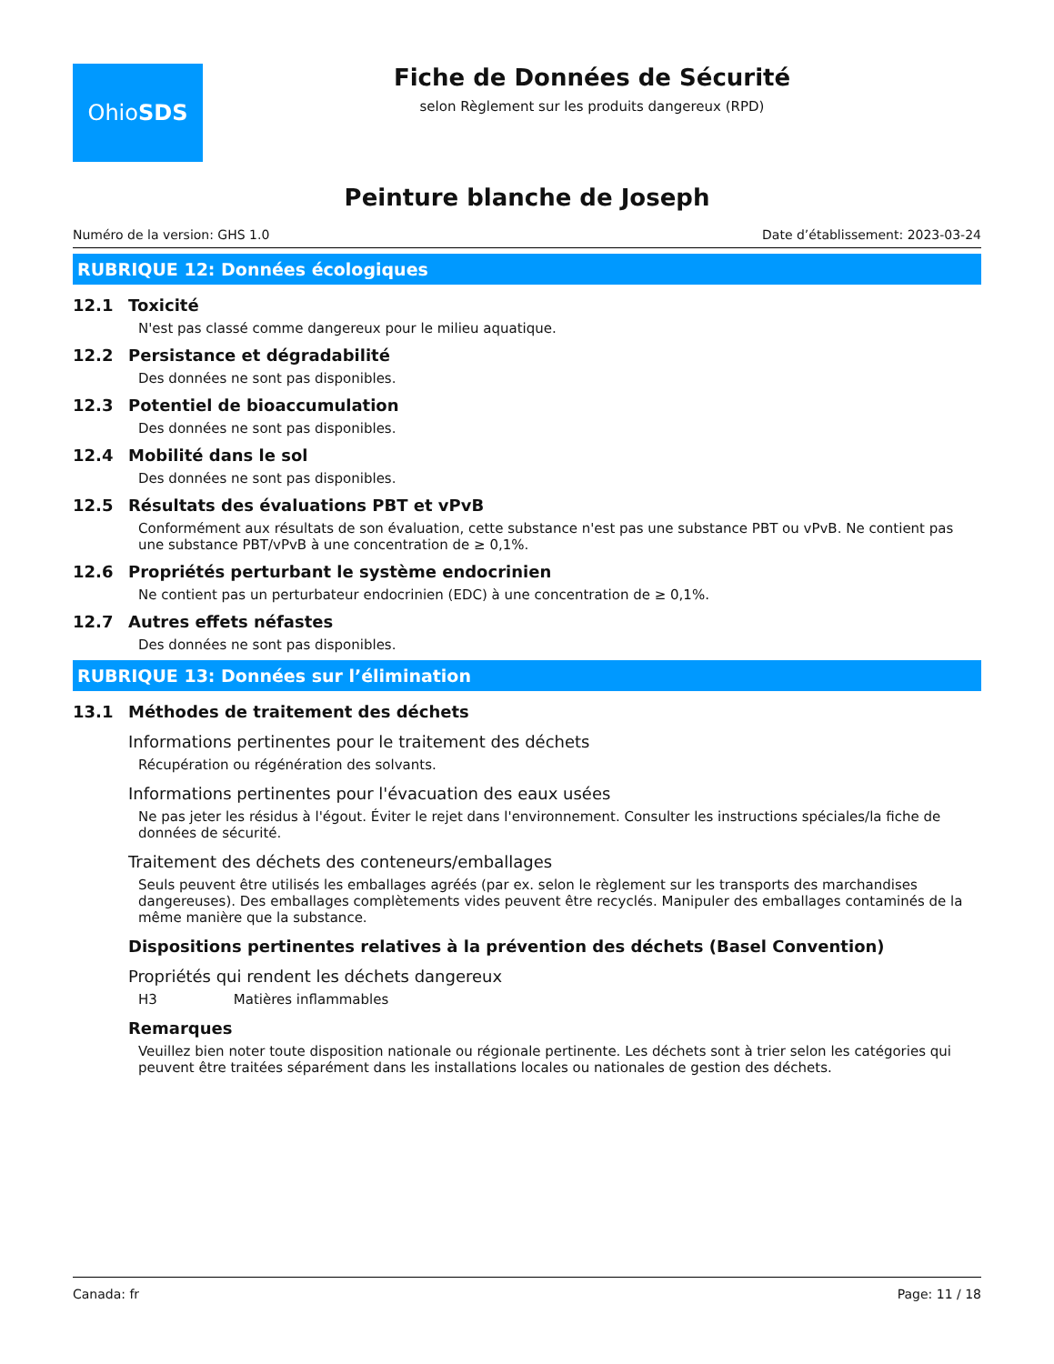Ohio SDS
Fiche de Données de Sécurité
selon Règlement sur les produits dangereux (RPD)
Peinture blanche de Joseph
Numéro de la version: GHS 1.0 Date d’établissement: 2023-03-24
RUBRIQUE 12: Données écologiques
12.1 Toxicité
N'est pas classé comme dangereux pour le milieu aquatique.
12.2 Persistance et dégradabilité
Des données ne sont pas disponibles.
12.3 Potentiel de bioaccumulation
Des données ne sont pas disponibles.
12.4 Mobilité dans le sol
Des données ne sont pas disponibles.
12.5 Résultats des évaluations PBT et vPvB
Conformément aux résultats de son évaluation, cette substance n'est pas une substance PBT ou vPvB. Ne contient pas une substance PBT/vPvB à une concentration de ≥ 0,1%.
12.6 Propriétés perturbant le système endocrinien
Ne contient pas un perturbateur endocrinien (EDC) à une concentration de ≥ 0,1%.
12.7 Autres effets néfastes
Des données ne sont pas disponibles.
RUBRIQUE 13: Données sur l’élimination
13.1 Méthodes de traitement des déchets
Informations pertinentes pour le traitement des déchets
Récupération ou régénération des solvants.
Informations pertinentes pour l'évacuation des eaux usées
Ne pas jeter les résidus à l'égout. Éviter le rejet dans l'environnement. Consulter les instructions spéciales/la fiche de données de sécurité.
Traitement des déchets des conteneurs/emballages
Seuls peuvent être utilisés les emballages agréés (par ex. selon le règlement sur les transports des marchandises dangereuses). Des emballages complètements vides peuvent être recyclés. Manipuler des emballages contaminés de la même manière que la substance.
Dispositions pertinentes relatives à la prévention des déchets (Basel Convention)
Propriétés qui rendent les déchets dangereux
H3 Matières inflammables
Remarques
Veuillez bien noter toute disposition nationale ou régionale pertinente. Les déchets sont à trier selon les catégories qui peuvent être traitées séparément dans les installations locales ou nationales de gestion des déchets.
Canada: fr Page: 11 / 18